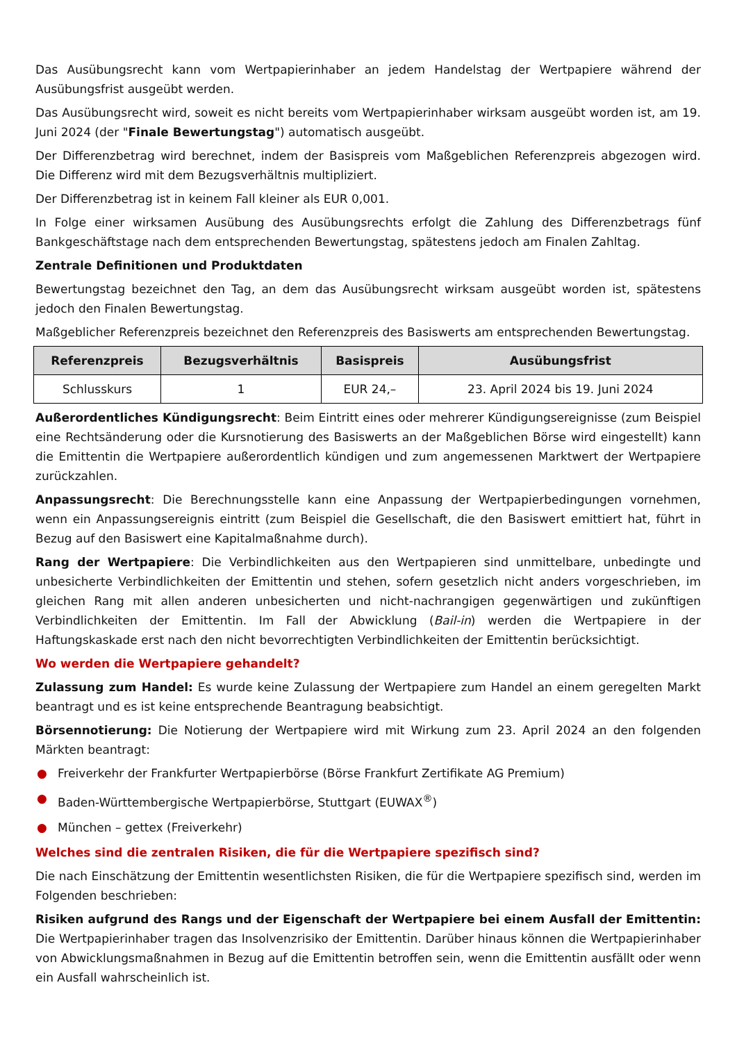Das Ausübungsrecht kann vom Wertpapierinhaber an jedem Handelstag der Wertpapiere während der Ausübungsfrist ausgeübt werden.
Das Ausübungsrecht wird, soweit es nicht bereits vom Wertpapierinhaber wirksam ausgeübt worden ist, am 19. Juni 2024 (der "Finale Bewertungstag") automatisch ausgeübt.
Der Differenzbetrag wird berechnet, indem der Basispreis vom Maßgeblichen Referenzpreis abgezogen wird. Die Differenz wird mit dem Bezugsverhältnis multipliziert.
Der Differenzbetrag ist in keinem Fall kleiner als EUR 0,001.
In Folge einer wirksamen Ausübung des Ausübungsrechts erfolgt die Zahlung des Differenzbetrags fünf Bankgeschäftstage nach dem entsprechenden Bewertungstag, spätestens jedoch am Finalen Zahltag.
Zentrale Definitionen und Produktdaten
Bewertungstag bezeichnet den Tag, an dem das Ausübungsrecht wirksam ausgeübt worden ist, spätestens jedoch den Finalen Bewertungstag.
Maßgeblicher Referenzpreis bezeichnet den Referenzpreis des Basiswerts am entsprechenden Bewertungstag.
| Referenzpreis | Bezugsverhältnis | Basispreis | Ausübungsfrist |
| --- | --- | --- | --- |
| Schlusskurs | 1 | EUR 24,– | 23. April 2024 bis 19. Juni 2024 |
Außerordentliches Kündigungsrecht: Beim Eintritt eines oder mehrerer Kündigungsereignisse (zum Beispiel eine Rechtsänderung oder die Kursnotierung des Basiswerts an der Maßgeblichen Börse wird eingestellt) kann die Emittentin die Wertpapiere außerordentlich kündigen und zum angemessenen Marktwert der Wertpapiere zurückzahlen.
Anpassungsrecht: Die Berechnungsstelle kann eine Anpassung der Wertpapierbedingungen vornehmen, wenn ein Anpassungsereignis eintritt (zum Beispiel die Gesellschaft, die den Basiswert emittiert hat, führt in Bezug auf den Basiswert eine Kapitalmaßnahme durch).
Rang der Wertpapiere: Die Verbindlichkeiten aus den Wertpapieren sind unmittelbare, unbedingte und unbesicherte Verbindlichkeiten der Emittentin und stehen, sofern gesetzlich nicht anders vorgeschrieben, im gleichen Rang mit allen anderen unbesicherten und nicht-nachrangigen gegenwärtigen und zukünftigen Verbindlichkeiten der Emittentin. Im Fall der Abwicklung (Bail-in) werden die Wertpapiere in der Haftungskaskade erst nach den nicht bevorrechtigten Verbindlichkeiten der Emittentin berücksichtigt.
Wo werden die Wertpapiere gehandelt?
Zulassung zum Handel: Es wurde keine Zulassung der Wertpapiere zum Handel an einem geregelten Markt beantragt und es ist keine entsprechende Beantragung beabsichtigt.
Börsennotierung: Die Notierung der Wertpapiere wird mit Wirkung zum 23. April 2024 an den folgenden Märkten beantragt:
● Freiverkehr der Frankfurter Wertpapierbörse (Börse Frankfurt Zertifikate AG Premium)
● Baden-Württembergische Wertpapierbörse, Stuttgart (EUWAX<sup>®</sup>)
● München – gettex (Freiverkehr)
Welches sind die zentralen Risiken, die für die Wertpapiere spezifisch sind?
Die nach Einschätzung der Emittentin wesentlichsten Risiken, die für die Wertpapiere spezifisch sind, werden im Folgenden beschrieben:
Risiken aufgrund des Rangs und der Eigenschaft der Wertpapiere bei einem Ausfall der Emittentin: Die Wertpapierinhaber tragen das Insolvenzrisiko der Emittentin. Darüber hinaus können die Wertpapierinhaber von Abwicklungsmaßnahmen in Bezug auf die Emittentin betroffen sein, wenn die Emittentin ausfällt oder wenn ein Ausfall wahrscheinlich ist.